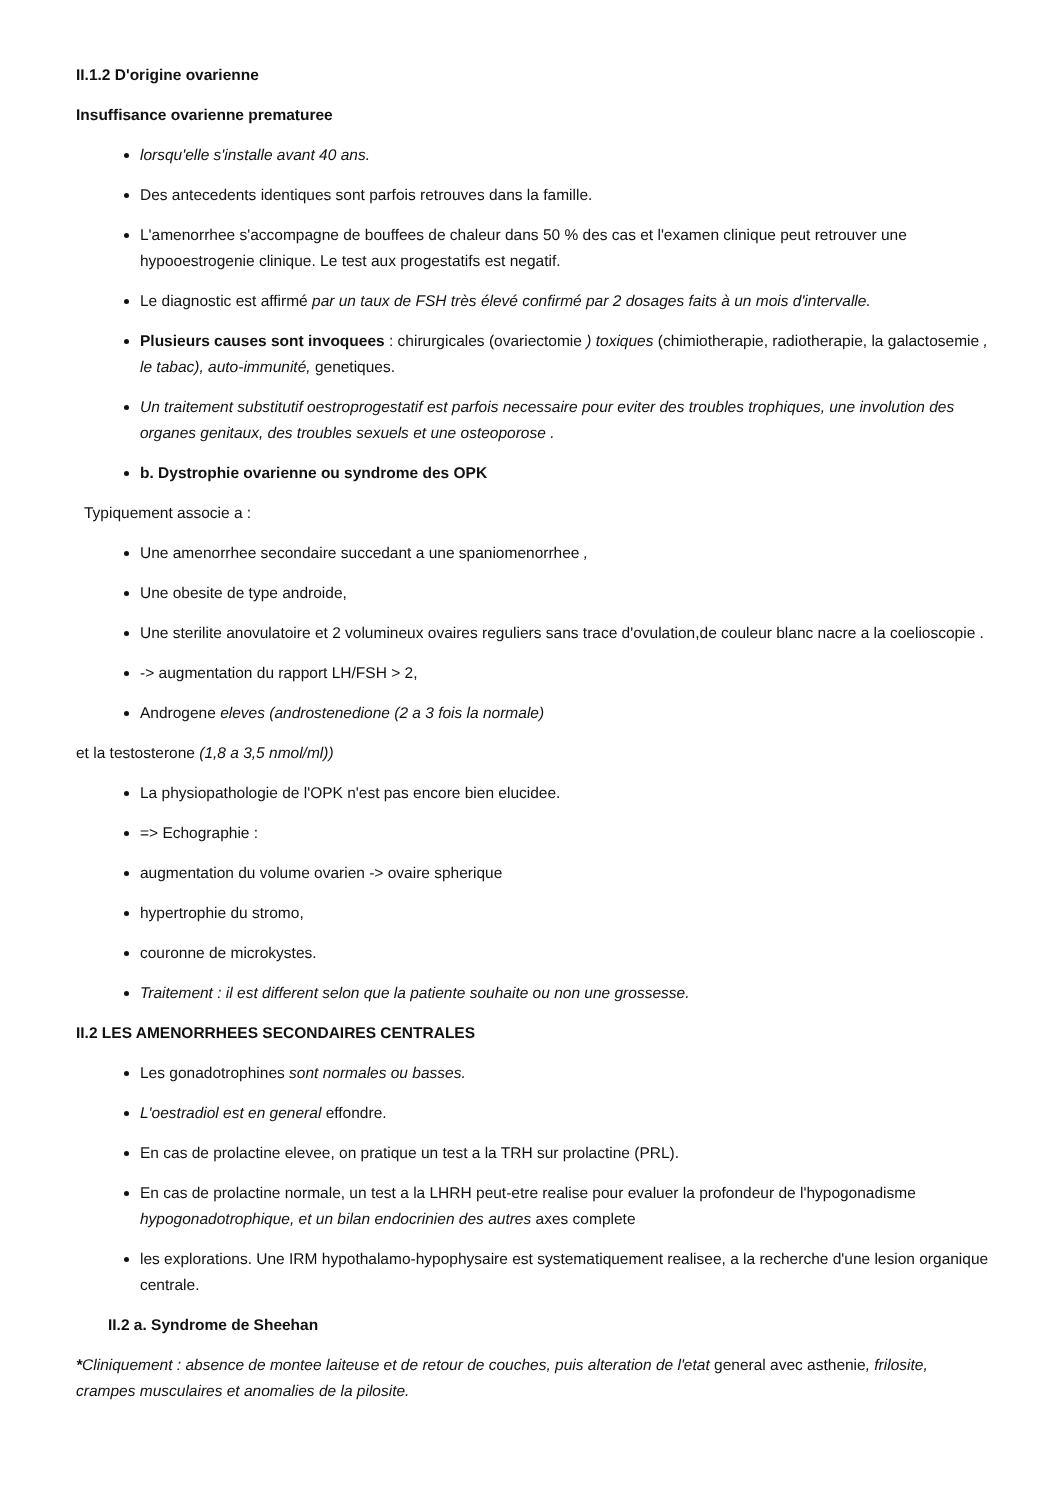II.1.2 D'origine ovarienne
Insuffisance ovarienne prematuree
lorsqu'elle s'installe avant 40 ans.
Des antecedents identiques sont parfois retrouves dans la famille.
L'amenorrhee s'accompagne de bouffees de chaleur dans 50 % des cas et l'examen clinique peut retrouver une hypooestrogenie clinique. Le test aux progestatifs est negatif.
Le diagnostic est affirmé par un taux de FSH très élevé confirmé par 2 dosages faits à un mois d'intervalle.
Plusieurs causes sont invoquees : chirurgicales (ovariectomie ) toxiques (chimiotherapie, radiotherapie, la galactosemie , le tabac), auto-immunité, genetiques.
Un traitement substitutif oestroprogestatif est parfois necessaire pour eviter des troubles trophiques, une involution des organes genitaux, des troubles sexuels et une osteoporose .
b. Dystrophie ovarienne ou syndrome des OPK
Typiquement associe a :
Une amenorrhee secondaire succedant a une spaniomenorrhee ,
Une obesite de type androide,
Une sterilite anovulatoire et 2 volumineux ovaires reguliers sans trace d'ovulation,de couleur blanc nacre a la coelioscopie .
-> augmentation du rapport LH/FSH > 2,
Androgene eleves (androstenedione (2 a 3 fois la normale)
et la testosterone (1,8 a 3,5 nmol/ml))
La physiopathologie de l'OPK n'est pas encore bien elucidee.
=> Echographie :
augmentation du volume ovarien -> ovaire spherique
hypertrophie du stromo,
couronne de microkystes.
Traitement : il est different selon que la patiente souhaite ou non une grossesse.
II.2 LES AMENORRHEES SECONDAIRES CENTRALES
Les gonadotrophines sont normales ou basses.
L'oestradiol est en general effondre.
En cas de prolactine elevee, on pratique un test a la TRH sur prolactine (PRL).
En cas de prolactine normale, un test a la LHRH peut-etre realise pour evaluer la profondeur de l'hypogonadisme hypogonadotrophique, et un bilan endocrinien des autres axes complete
les explorations. Une IRM hypothalamo-hypophysaire est systematiquement realisee, a la recherche d'une lesion organique centrale.
II.2 a. Syndrome de Sheehan
*Cliniquement : absence de montee laiteuse et de retour de couches, puis alteration de l'etat general avec asthenie, frilosite, crampes musculaires et anomalies de la pilosite.